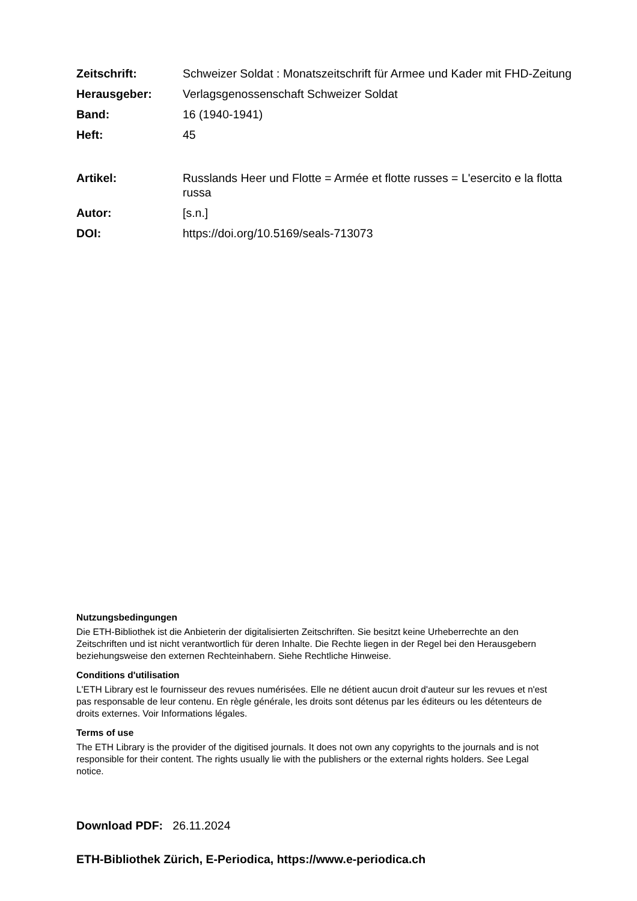Zeitschrift: Schweizer Soldat : Monatszeitschrift für Armee und Kader mit FHD-Zeitung
Herausgeber: Verlagsgenossenschaft Schweizer Soldat
Band: 16 (1940-1941)
Heft: 45
Artikel: Russlands Heer und Flotte = Armée et flotte russes = L'esercito e la flotta russa
Autor: [s.n.]
DOI: https://doi.org/10.5169/seals-713073
Nutzungsbedingungen
Die ETH-Bibliothek ist die Anbieterin der digitalisierten Zeitschriften. Sie besitzt keine Urheberrechte an den Zeitschriften und ist nicht verantwortlich für deren Inhalte. Die Rechte liegen in der Regel bei den Herausgebern beziehungsweise den externen Rechteinhabern. Siehe Rechtliche Hinweise.
Conditions d'utilisation
L'ETH Library est le fournisseur des revues numérisées. Elle ne détient aucun droit d'auteur sur les revues et n'est pas responsable de leur contenu. En règle générale, les droits sont détenus par les éditeurs ou les détenteurs de droits externes. Voir Informations légales.
Terms of use
The ETH Library is the provider of the digitised journals. It does not own any copyrights to the journals and is not responsible for their content. The rights usually lie with the publishers or the external rights holders. See Legal notice.
Download PDF: 26.11.2024
ETH-Bibliothek Zürich, E-Periodica, https://www.e-periodica.ch